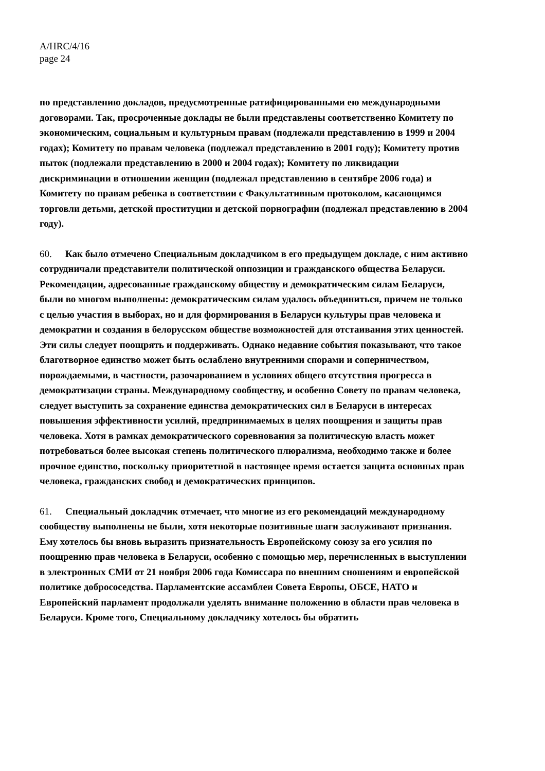A/HRC/4/16
page 24
по представлению докладов, предусмотренные ратифицированными ею международными договорами. Так, просроченные доклады не были представлены соответственно Комитету по экономическим, социальным и культурным правам (подлежали представлению в 1999 и 2004 годах); Комитету по правам человека (подлежал представлению в 2001 году); Комитету против пыток (подлежали представлению в 2000 и 2004 годах); Комитету по ликвидации дискриминации в отношении женщин (подлежал представлению в сентябре 2006 года) и Комитету по правам ребенка в соответствии с Факультативным протоколом, касающимся торговли детьми, детской проституции и детской порнографии (подлежал представлению в 2004 году).
60. Как было отмечено Специальным докладчиком в его предыдущем докладе, с ним активно сотрудничали представители политической оппозиции и гражданского общества Беларуси. Рекомендации, адресованные гражданскому обществу и демократическим силам Беларуси, были во многом выполнены: демократическим силам удалось объединиться, причем не только с целью участия в выборах, но и для формирования в Беларуси культуры прав человека и демократии и создания в белорусском обществе возможностей для отстаивания этих ценностей. Эти силы следует поощрять и поддерживать. Однако недавние события показывают, что такое благотворное единство может быть ослаблено внутренними спорами и соперничеством, порождаемыми, в частности, разочарованием в условиях общего отсутствия прогресса в демократизации страны. Международному сообществу, и особенно Совету по правам человека, следует выступить за сохранение единства демократических сил в Беларуси в интересах повышения эффективности усилий, предпринимаемых в целях поощрения и защиты прав человека. Хотя в рамках демократического соревнования за политическую власть может потребоваться более высокая степень политического плюрализма, необходимо также и более прочное единство, поскольку приоритетной в настоящее время остается защита основных прав человека, гражданских свобод и демократических принципов.
61. Специальный докладчик отмечает, что многие из его рекомендаций международному сообществу выполнены не были, хотя некоторые позитивные шаги заслуживают признания. Ему хотелось бы вновь выразить признательность Европейскому союзу за его усилия по поощрению прав человека в Беларуси, особенно с помощью мер, перечисленных в выступлении в электронных СМИ от 21 ноября 2006 года Комиссара по внешним сношениям и европейской политике добрососедства. Парламентские ассамблеи Совета Европы, ОБСЕ, НАТО и Европейский парламент продолжали уделять внимание положению в области прав человека в Беларуси. Кроме того, Специальному докладчику хотелось бы обратить